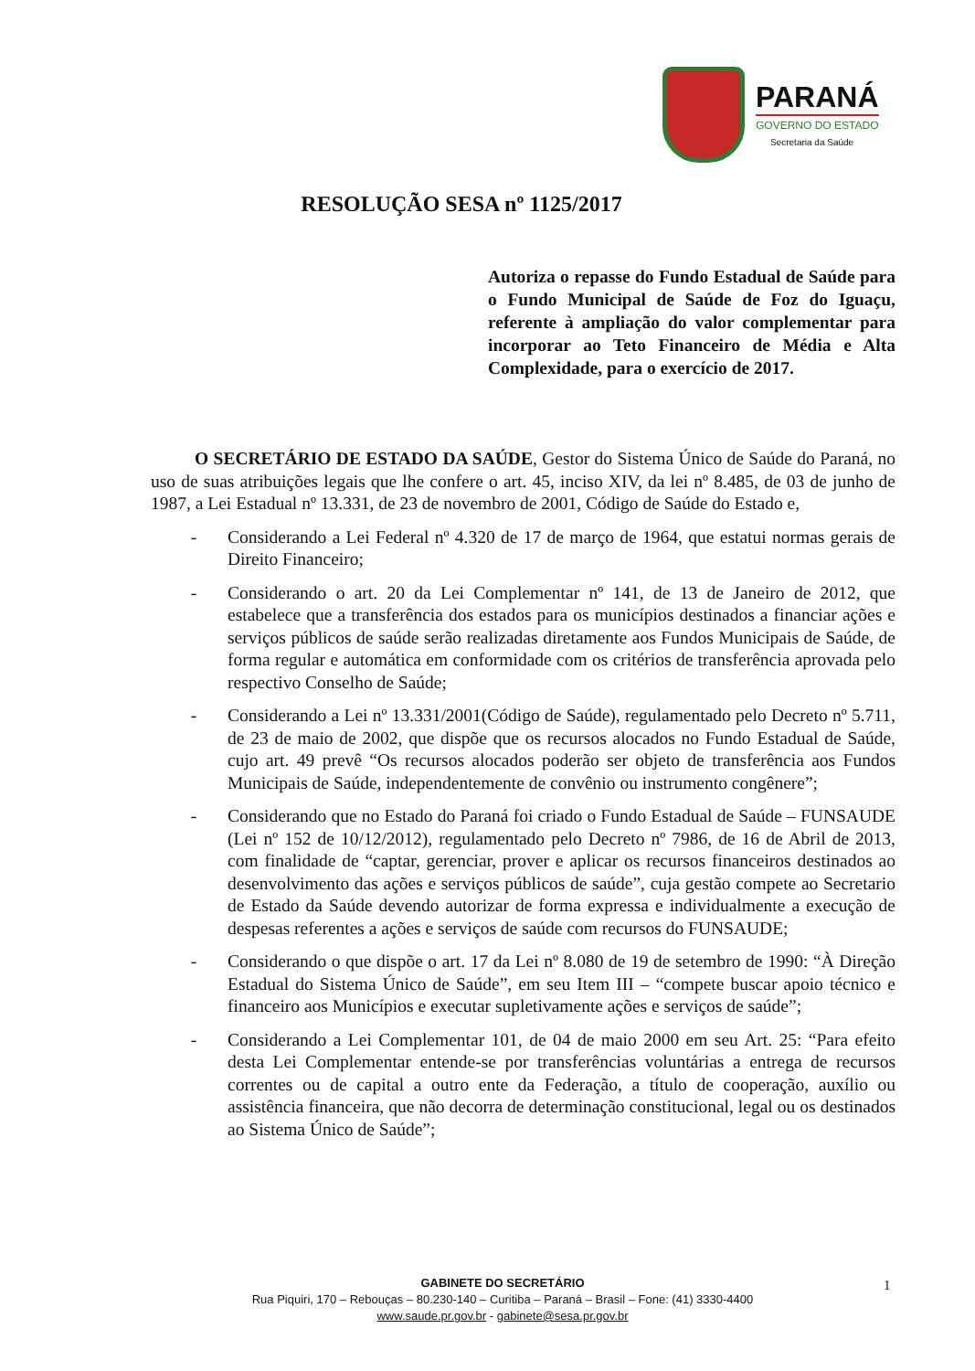PARANÁ
GOVERNO DO ESTADO
Secretaria da Saúde
RESOLUÇÃO SESA nº 1125/2017
Autoriza o repasse do Fundo Estadual de Saúde para o Fundo Municipal de Saúde de Foz do Iguaçu, referente à ampliação do valor complementar para incorporar ao Teto Financeiro de Média e Alta Complexidade, para o exercício de 2017.
O SECRETÁRIO DE ESTADO DA SAÚDE, Gestor do Sistema Único de Saúde do Paraná, no uso de suas atribuições legais que lhe confere o art. 45, inciso XIV, da lei nº 8.485, de 03 de junho de 1987, a Lei Estadual nº 13.331, de 23 de novembro de 2001, Código de Saúde do Estado e,
- Considerando a Lei Federal nº 4.320 de 17 de março de 1964, que estatui normas gerais de Direito Financeiro;
- Considerando o art. 20 da Lei Complementar nº 141, de 13 de Janeiro de 2012, que estabelece que a transferência dos estados para os municípios destinados a financiar ações e serviços públicos de saúde serão realizadas diretamente aos Fundos Municipais de Saúde, de forma regular e automática em conformidade com os critérios de transferência aprovada pelo respectivo Conselho de Saúde;
- Considerando a Lei nº 13.331/2001(Código de Saúde), regulamentado pelo Decreto nº 5.711, de 23 de maio de 2002, que dispõe que os recursos alocados no Fundo Estadual de Saúde, cujo art. 49 prevê “Os recursos alocados poderão ser objeto de transferência aos Fundos Municipais de Saúde, independentemente de convênio ou instrumento congênere”;
- Considerando que no Estado do Paraná foi criado o Fundo Estadual de Saúde – FUNSAUDE (Lei nº 152 de 10/12/2012), regulamentado pelo Decreto nº 7986, de 16 de Abril de 2013, com finalidade de “captar, gerenciar, prover e aplicar os recursos financeiros destinados ao desenvolvimento das ações e serviços públicos de saúde”, cuja gestão compete ao Secretario de Estado da Saúde devendo autorizar de forma expressa e individualmente a execução de despesas referentes a ações e serviços de saúde com recursos do FUNSAUDE;
- Considerando o que dispõe o art. 17 da Lei nº 8.080 de 19 de setembro de 1990: “À Direção Estadual do Sistema Único de Saúde”, em seu Item III – “compete buscar apoio técnico e financeiro aos Municípios e executar supletivamente ações e serviços de saúde”;
- Considerando a Lei Complementar 101, de 04 de maio 2000 em seu Art. 25: “Para efeito desta Lei Complementar entende-se por transferências voluntárias a entrega de recursos correntes ou de capital a outro ente da Federação, a título de cooperação, auxílio ou assistência financeira, que não decorra de determinação constitucional, legal ou os destinados ao Sistema Único de Saúde”;
GABINETE DO SECRETÁRIO
Rua Piquiri, 170 – Rebouças – 80.230-140 – Curitiba – Paraná – Brasil – Fone: (41) 3330-4400
www.saude.pr.gov.br - gabinete@sesa.pr.gov.br
1